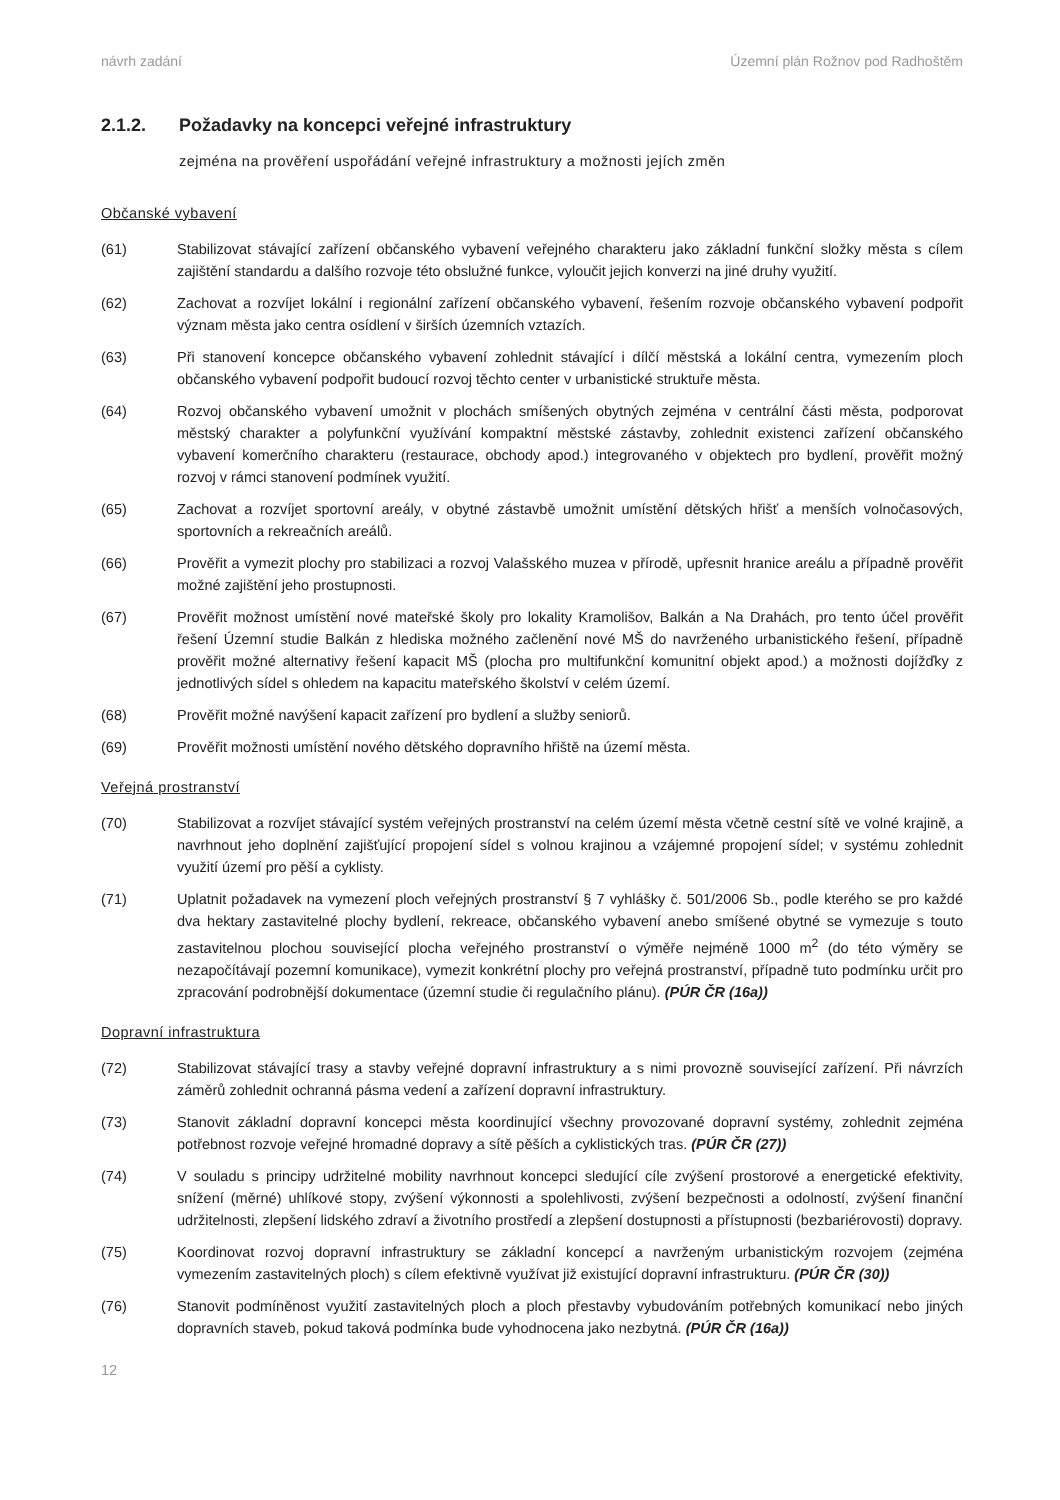návrh zadání Územní plán Rožnov pod Radhoštěm
2.1.2. Požadavky na koncepci veřejné infrastruktury
zejména na prověření uspořádání veřejné infrastruktury a možnosti jejích změn
Občanské vybavení
(61) Stabilizovat stávající zařízení občanského vybavení veřejného charakteru jako základní funkční složky města s cílem zajištění standardu a dalšího rozvoje této obslužné funkce, vyloučit jejich konverzi na jiné druhy využití.
(62) Zachovat a rozvíjet lokální i regionální zařízení občanského vybavení, řešením rozvoje občanského vybavení podpořit význam města jako centra osídlení v širších územních vztazích.
(63) Při stanovení koncepce občanského vybavení zohlednit stávající i dílčí městská a lokální centra, vymezením ploch občanského vybavení podpořit budoucí rozvoj těchto center v urbanistické struktuře města.
(64) Rozvoj občanského vybavení umožnit v plochách smíšených obytných zejména v centrální části města, podporovat městský charakter a polyfunkční využívání kompaktní městské zástavby, zohlednit existenci zařízení občanského vybavení komerčního charakteru (restaurace, obchody apod.) integrovaného v objektech pro bydlení, prověřit možný rozvoj v rámci stanovení podmínek využití.
(65) Zachovat a rozvíjet sportovní areály, v obytné zástavbě umožnit umístění dětských hřišť a menších volnočasových, sportovních a rekreačních areálů.
(66) Prověřit a vymezit plochy pro stabilizaci a rozvoj Valašského muzea v přírodě, upřesnit hranice areálu a případně prověřit možné zajištění jeho prostupnosti.
(67) Prověřit možnost umístění nové mateřské školy pro lokality Kramolišov, Balkán a Na Drahách, pro tento účel prověřit řešení Územní studie Balkán z hlediska možného začlenění nové MŠ do navrženého urbanistického řešení, případně prověřit možné alternativy řešení kapacit MŠ (plocha pro multifunkční komunitní objekt apod.) a možnosti dojížďky z jednotlivých sídel s ohledem na kapacitu mateřského školství v celém území.
(68) Prověřit možné navýšení kapacit zařízení pro bydlení a služby seniorů.
(69) Prověřit možnosti umístění nového dětského dopravního hřiště na území města.
Veřejná prostranství
(70) Stabilizovat a rozvíjet stávající systém veřejných prostranství na celém území města včetně cestní sítě ve volné krajině, a navrhnout jeho doplnění zajišťující propojení sídel s volnou krajinou a vzájemné propojení sídel; v systému zohlednit využití území pro pěší a cyklisty.
(71) Uplatnit požadavek na vymezení ploch veřejných prostranství § 7 vyhlášky č. 501/2006 Sb., podle kterého se pro každé dva hektary zastavitelné plochy bydlení, rekreace, občanského vybavení anebo smíšené obytné se vymezuje s touto zastavitelnou plochou související plocha veřejného prostranství o výměře nejméně 1000 m<sup>2</sup> (do této výměry se nezapočítávají pozemní komunikace), vymezit konkrétní plochy pro veřejná prostranství, případně tuto podmínku určit pro zpracování podrobnější dokumentace (územní studie či regulačního plánu). (PÚR ČR (16a))
Dopravní infrastruktura
(72) Stabilizovat stávající trasy a stavby veřejné dopravní infrastruktury a s nimi provozně související zařízení. Při návrzích záměrů zohlednit ochranná pásma vedení a zařízení dopravní infrastruktury.
(73) Stanovit základní dopravní koncepci města koordinující všechny provozované dopravní systémy, zohlednit zejména potřebnost rozvoje veřejné hromadné dopravy a sítě pěších a cyklistických tras. (PÚR ČR (27))
(74) V souladu s principy udržitelné mobility navrhnout koncepci sledující cíle zvýšení prostorové a energetické efektivity, snížení (měrné) uhlíkové stopy, zvýšení výkonnosti a spolehlivosti, zvýšení bezpečnosti a odolností, zvýšení finanční udržitelnosti, zlepšení lidského zdraví a životního prostředí a zlepšení dostupnosti a přístupnosti (bezbariérovosti) dopravy.
(75) Koordinovat rozvoj dopravní infrastruktury se základní koncepcí a navrženým urbanistickým rozvojem (zejména vymezením zastavitelných ploch) s cílem efektivně využívat již existující dopravní infrastrukturu. (PÚR ČR (30))
(76) Stanovit podmíněnost využití zastavitelných ploch a ploch přestavby vybudováním potřebných komunikací nebo jiných dopravních staveb, pokud taková podmínka bude vyhodnocena jako nezbytná. (PÚR ČR (16a))
12